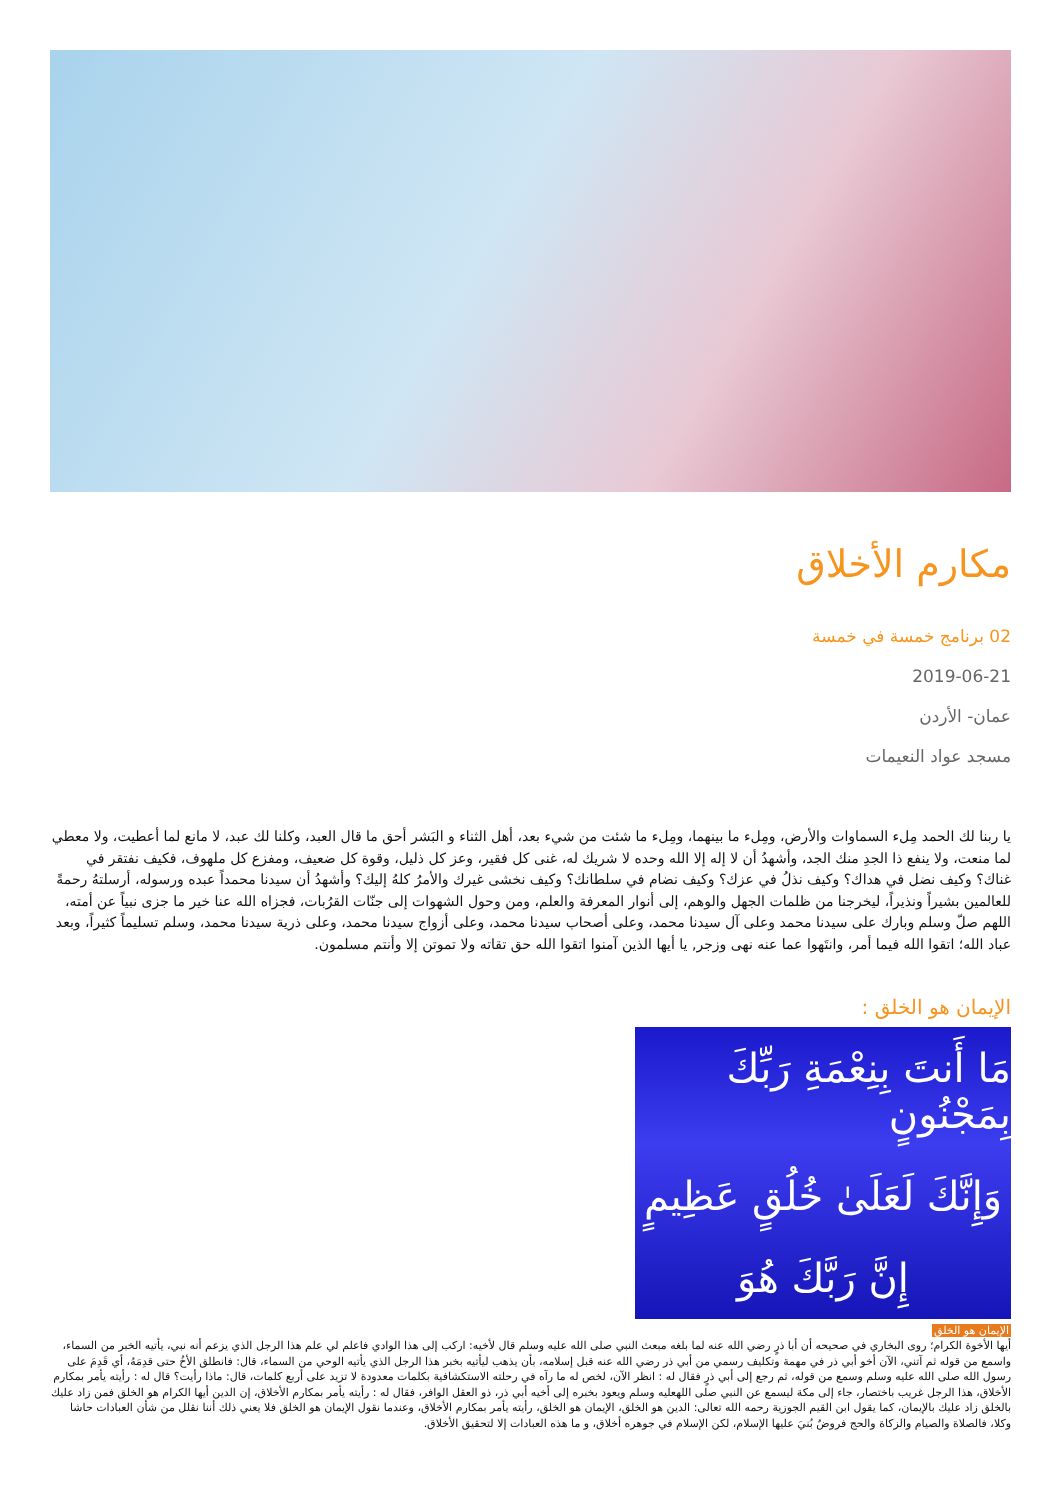مكارم الأخلاق
02 برنامج خمسة في خمسة
2019-06-21
عمان- الأردن
مسجد عواد النعيمات
يا ربنا لك الحمد مِلء السماوات والأرض، ومِلء ما بينهما، ومِلء ما شئت من شيء بعد، أهل الثناء و البَشر أحق ما قال العبد، وكلنا لك عبد، لا مانع لما أعطيت، ولا معطي لما منعت، ولا ينفع ذا الجدِ منك الجد، وأشهدُ أن لا إله إلا الله وحده لا شريك له، غنى كل فقير، وعز كل ذليل، وقوة كل ضعيف، ومفزع كل ملهوف، فكيف نفتقر في غناك؟ وكيف نضل في هداك؟ وكيف نذلُ في عزك؟ وكيف نضام في سلطانك؟ وكيف نخشى غيرك والأمرُ كلهُ إليك؟ وأشهدُ أن سيدنا محمداً عبده ورسوله، أرسلتهُ رحمةً للعالمين بشيراً ونذيراً، ليخرجنا من ظلمات الجهل والوهم، إلى أنوار المعرفة والعلم، ومن وحول الشهوات إلى جنّات القرُبات، فجزاه الله عنا خير ما جزى نبياً عن أمته، اللهم صلّ وسلم وبارك على سيدنا محمد وعلى آل سيدنا محمد، وعلى أصحاب سيدنا محمد، وعلى أزواج سيدنا محمد، وعلى ذرية سيدنا محمد، وسلم تسليماً كثيراً، وبعد عباد الله؛ اتقوا الله فيما أمر، وانتَهوا عما عنه نهى وزجر, يا أيها الذين آمنوا اتقوا الله حق تقاته ولا تموتن إلا وأنتم مسلمون.
الإيمان هو الخلق :
مَا أَنتَ بِنِعْمَةِ رَبِّكَ بِمَجْنُونٍ
وَإِنَّكَ لَعَلَىٰ خُلُقٍ عَظِيمٍ
إِنَّ رَبَّكَ هُوَ
الإيمان هو الخلق
أيها الأخوة الكرام؛ روى البخاري في صحيحه أن أبا ذرٍ رضي الله عنه لما بلغه مبعث النبي صلى الله عليه وسلم قال لأخيه: اركب إلى هذا الوادي فاعلم لي علم هذا الرجل الذي يزعم أنه نبي، يأتيه الخبر من السماء، واسمع من قوله ثم آتني، الآن أخو أبي ذر في مهمة وتكليف رسمي من أبي ذر رضي الله عنه قبل إسلامه، بأن يذهب ليأتيه بخبر هذا الرجل الذي يأتيه الوحي من السماء، قال: فانطلق الأخُ حتى قدِمَهُ، أي قَدِمَ على رسول الله صلى الله عليه وسلم وسمع من قوله، ثم رجع إلى أبي ذرٍ فقال له : انظر الآن، لخص له ما رآه في رحلته الاستكشافية بكلمات معدودة لا تزيد على أربع كلمات، قال: ماذا رأيت؟ قال له : رأيته يأمر بمكارم الأخلاق، هذا الرجل غريب باختصار، جاء إلى مكة ليسمع عن النبي صلى اللهعليه وسلم ويعود بخبره إلى أخيه أبي ذر، ذو العقل الوافر، فقال له : رأيته يأمر بمكارم الأخلاق، إن الدين أيها الكرام هو الخلق فمن زاد عليك بالخلق زاد عليك بالإيمان، كما يقول ابن القيم الجوزية رحمه الله تعالى: الدين هو الخلق، الإيمان هو الخلق، رأيته يأمر بمكارم الأخلاق، وعندما نقول الإيمان هو الخلق فلا يعني ذلك أننا نقلل من شأن العبادات حاشا وكلا، فالصلاة والصيام والزكاة والحج فروضٌ بُنيَ عليها الإسلام، لكن الإسلام في جوهره أخلاق، و ما هذه العبادات إلا لتحقيق الأخلاق.